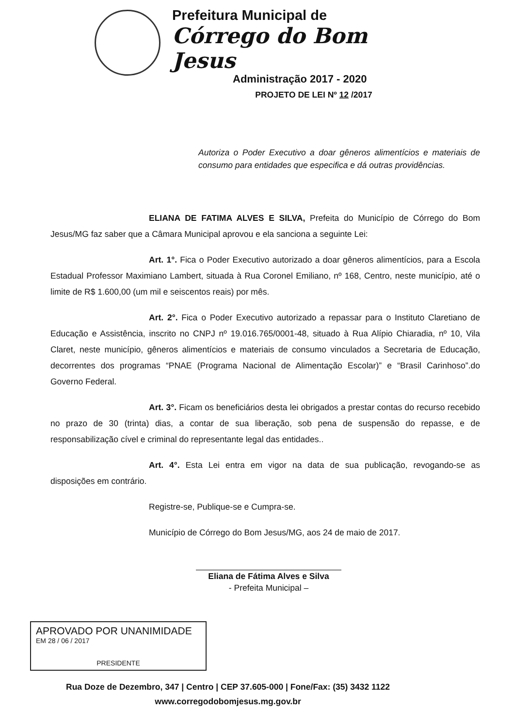Prefeitura Municipal de
Córrego do Bom Jesus
Administração 2017 - 2020
PROJETO DE LEI Nº 12 /2017
Autoriza o Poder Executivo a doar gêneros alimentícios e materiais de consumo para entidades que especifica e dá outras providências.
ELIANA DE FATIMA ALVES E SILVA, Prefeita do Município de Córrego do Bom Jesus/MG faz saber que a Câmara Municipal aprovou e ela sanciona a seguinte Lei:
Art. 1°. Fica o Poder Executivo autorizado a doar gêneros alimentícios, para a Escola Estadual Professor Maximiano Lambert, situada à Rua Coronel Emiliano, nº 168, Centro, neste município, até o limite de R$ 1.600,00 (um mil e seiscentos reais) por mês.
Art. 2°. Fica o Poder Executivo autorizado a repassar para o Instituto Claretiano de Educação e Assistência, inscrito no CNPJ nº 19.016.765/0001-48, situado à Rua Alípio Chiaradia, nº 10, Vila Claret, neste município, gêneros alimentícios e materiais de consumo vinculados a Secretaria de Educação, decorrentes dos programas “PNAE (Programa Nacional de Alimentação Escolar)” e “Brasil Carinhoso”.do Governo Federal.
Art. 3°. Ficam os beneficiários desta lei obrigados a prestar contas do recurso recebido no prazo de 30 (trinta) dias, a contar de sua liberação, sob pena de suspensão do repasse, e de responsabilização cível e criminal do representante legal das entidades..
Art. 4°. Esta Lei entra em vigor na data de sua publicação, revogando-se as disposições em contrário.
Registre-se, Publique-se e Cumpra-se.
Município de Córrego do Bom Jesus/MG, aos 24 de maio de 2017.
Eliana de Fátima Alves e Silva
- Prefeita Municipal –
APROVADO POR UNANIMIDADE
EM 28 / 06 / 2017
PRESIDENTE
Rua Doze de Dezembro, 347 | Centro | CEP 37.605-000 | Fone/Fax: (35) 3432 1122
www.corregodobomjesus.mg.gov.br